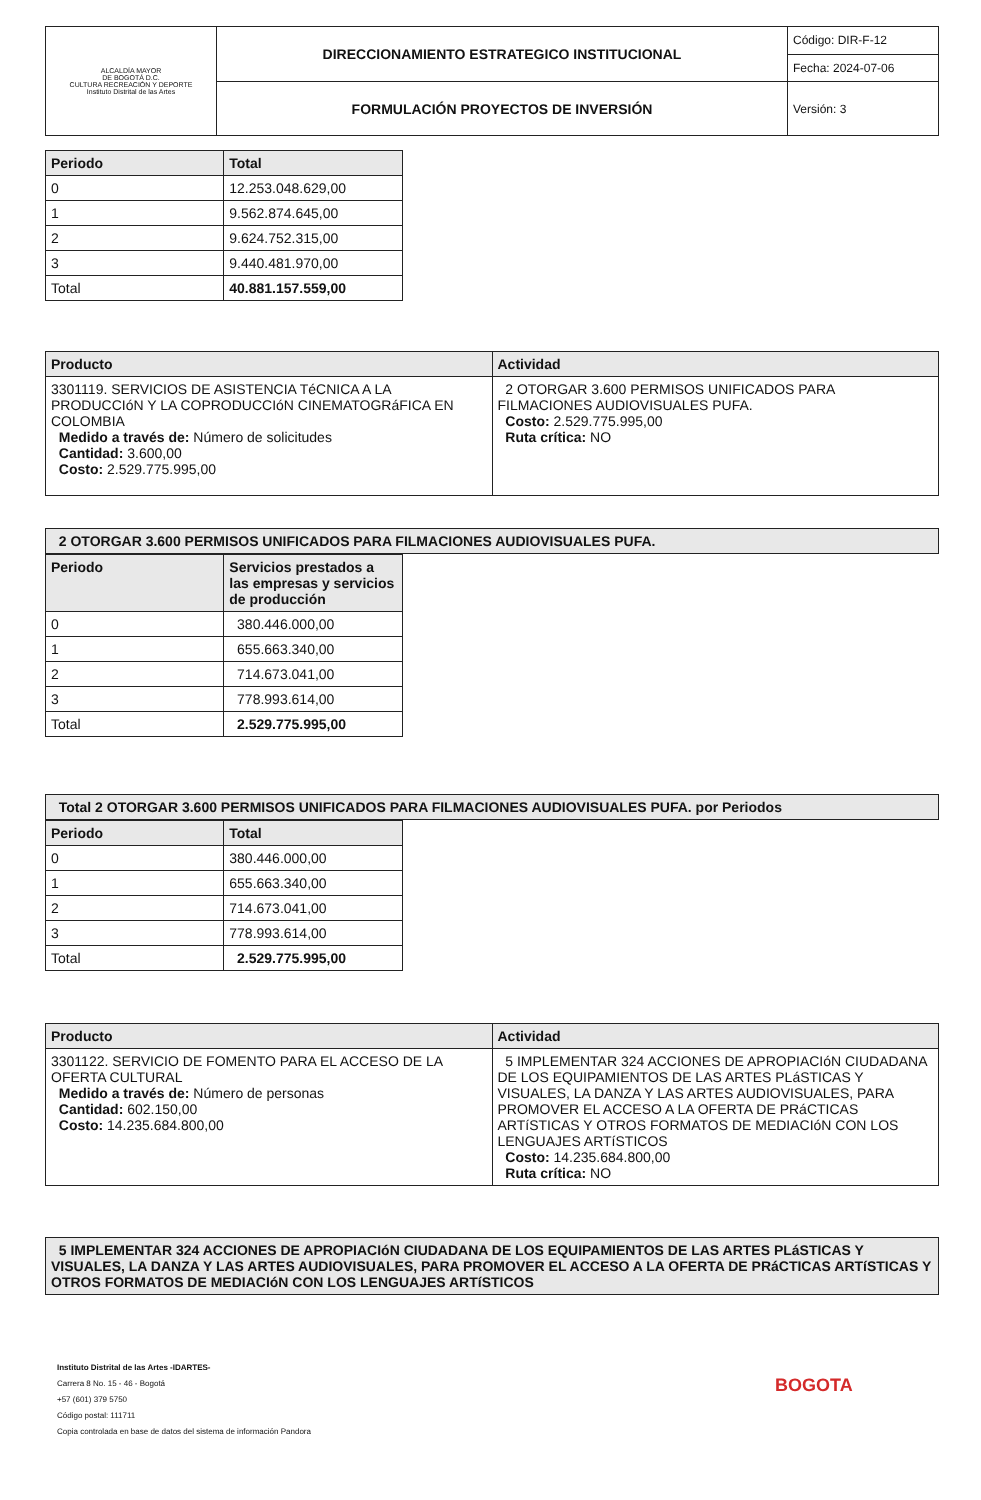| ALCALDÍA MAYOR DE BOGOTÁ D.C. CULTURA RECREACIÓN Y DEPORTE Instituto Distrital de las Artes | DIRECCIONAMIENTO ESTRATEGICO INSTITUCIONAL | Código: DIR-F-12 |
| | | Fecha: 2024-07-06 |
| | FORMULACIÓN PROYECTOS DE INVERSIÓN | Versión: 3 |
| Periodo | Total |
| --- | --- |
| 0 | 12.253.048.629,00 |
| 1 | 9.562.874.645,00 |
| 2 | 9.624.752.315,00 |
| 3 | 9.440.481.970,00 |
| Total | 40.881.157.559,00 |
| Producto | Actividad |
| --- | --- |
| 3301119. SERVICIOS DE ASISTENCIA TéCNICA A LA PRODUCCIóN Y LA COPRODUCCIóN CINEMATOGRáFICA EN COLOMBIA Medido a través de: Número de solicitudes Cantidad: 3.600,00 Costo: 2.529.775.995,00 | 2 OTORGAR 3.600 PERMISOS UNIFICADOS PARA FILMACIONES AUDIOVISUALES PUFA. Costo: 2.529.775.995,00 Ruta crítica: NO |
| 2 OTORGAR 3.600 PERMISOS UNIFICADOS PARA FILMACIONES AUDIOVISUALES PUFA. |
| --- |
| Periodo | Servicios prestados a las empresas y servicios de producción |
| --- | --- |
| 0 | 380.446.000,00 |
| 1 | 655.663.340,00 |
| 2 | 714.673.041,00 |
| 3 | 778.993.614,00 |
| Total | 2.529.775.995,00 |
| Total 2 OTORGAR 3.600 PERMISOS UNIFICADOS PARA FILMACIONES AUDIOVISUALES PUFA. por Periodos |
| --- |
| Periodo | Total |
| --- | --- |
| 0 | 380.446.000,00 |
| 1 | 655.663.340,00 |
| 2 | 714.673.041,00 |
| 3 | 778.993.614,00 |
| Total | 2.529.775.995,00 |
| Producto | Actividad |
| --- | --- |
| 3301122. SERVICIO DE FOMENTO PARA EL ACCESO DE LA OFERTA CULTURAL Medido a través de: Número de personas Cantidad: 602.150,00 Costo: 14.235.684.800,00 | 5 IMPLEMENTAR 324 ACCIONES DE APROPIACIóN CIUDADANA DE LOS EQUIPAMIENTOS DE LAS ARTES PLáSTICAS Y VISUALES, LA DANZA Y LAS ARTES AUDIOVISUALES, PARA PROMOVER EL ACCESO A LA OFERTA DE PRáCTICAS ARTíSTICAS Y OTROS FORMATOS DE MEDIACIóN CON LOS LENGUAJES ARTíSTICOS Costo: 14.235.684.800,00 Ruta crítica: NO |
| 5 IMPLEMENTAR 324 ACCIONES DE APROPIACIóN CIUDADANA DE LOS EQUIPAMIENTOS DE LAS ARTES PLáSTICAS Y VISUALES, LA DANZA Y LAS ARTES AUDIOVISUALES, PARA PROMOVER EL ACCESO A LA OFERTA DE PRáCTICAS ARTíSTICAS Y OTROS FORMATOS DE MEDIACIóN CON LOS LENGUAJES ARTíSTICOS |
| --- |
Instituto Distrital de las Artes -IDARTES-
Carrera 8 No. 15 - 46 - Bogotá
+57 (601) 379 5750
Código postal: 111711
Copia controlada en base de datos del sistema de información Pandora
BOGOTA